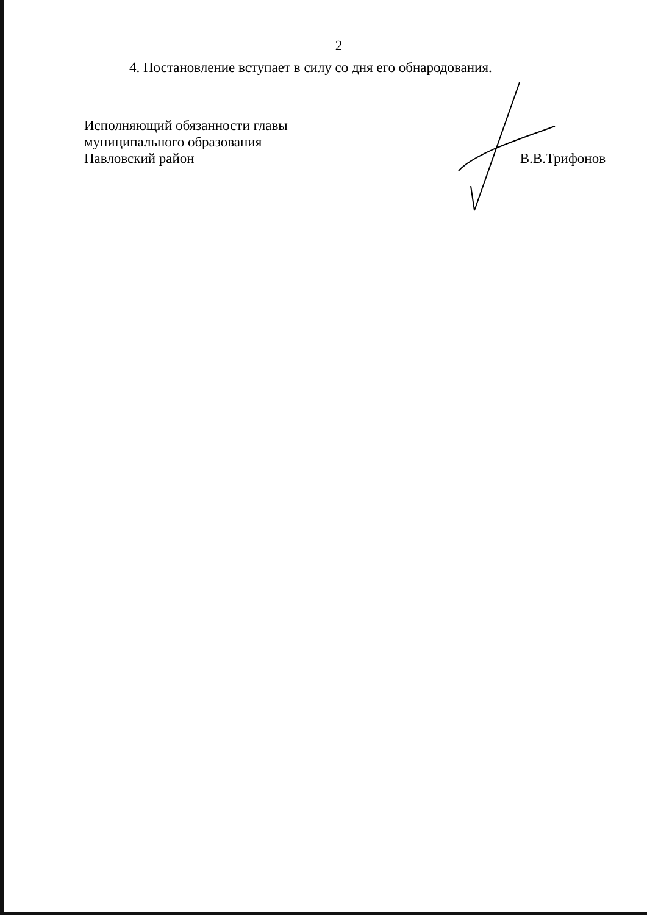2
4. Постановление вступает в силу со дня его обнародования.
Исполняющий обязанности главы
муниципального образования
Павловский район
В.В.Трифонов